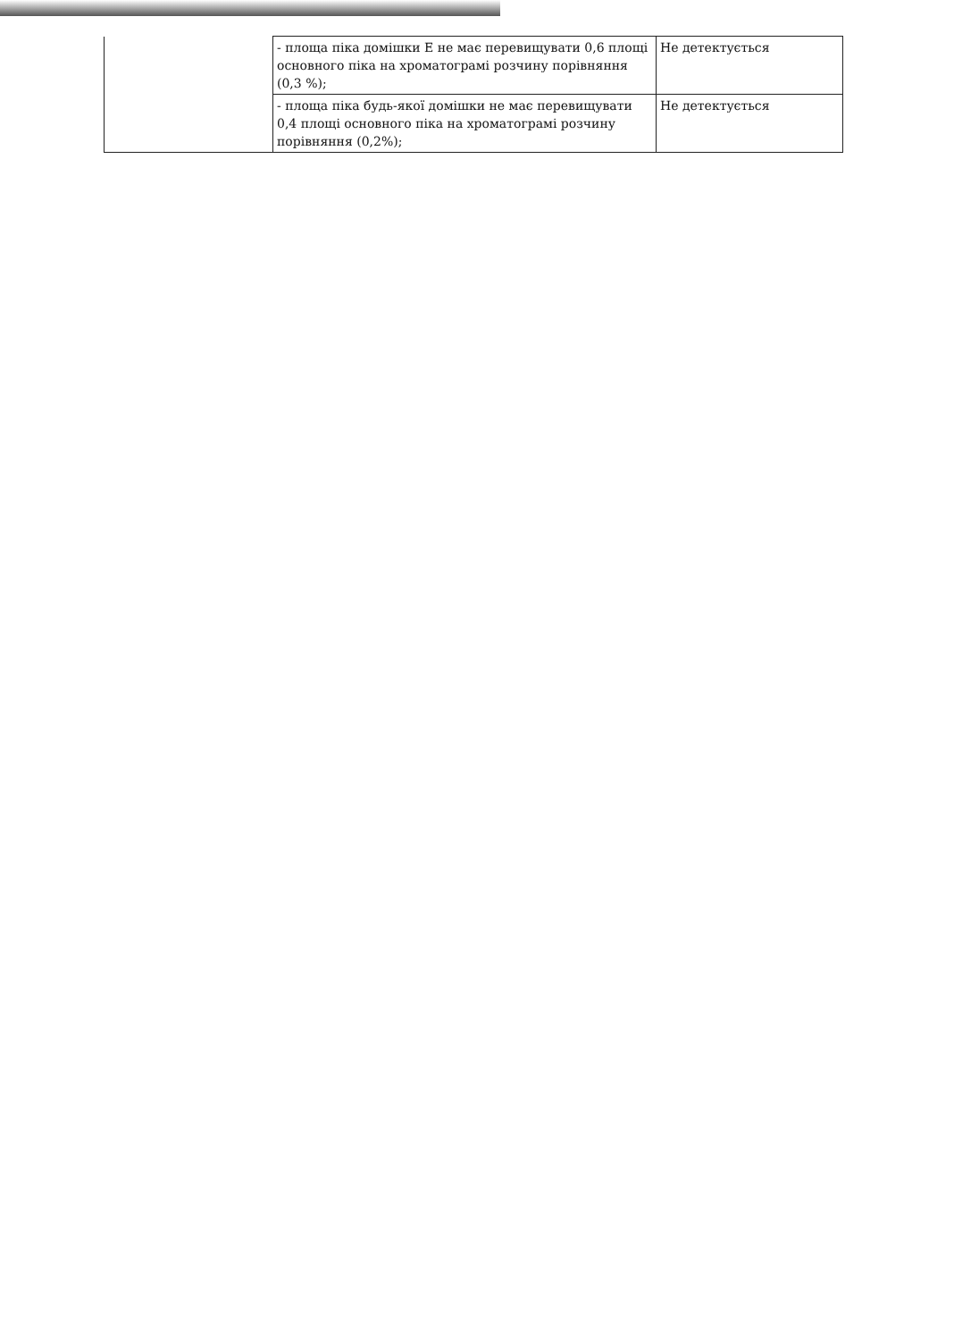| | - площа піка домішки E не має перевищувати 0,6 площі основного піка на хроматограмі розчину порівняння (0,3 %); | Не детектується |
| | - площа піка будь-якої домішки не має перевищувати 0,4 площі основного піка на хроматограмі розчину порівняння (0,2%); | Не детектується |